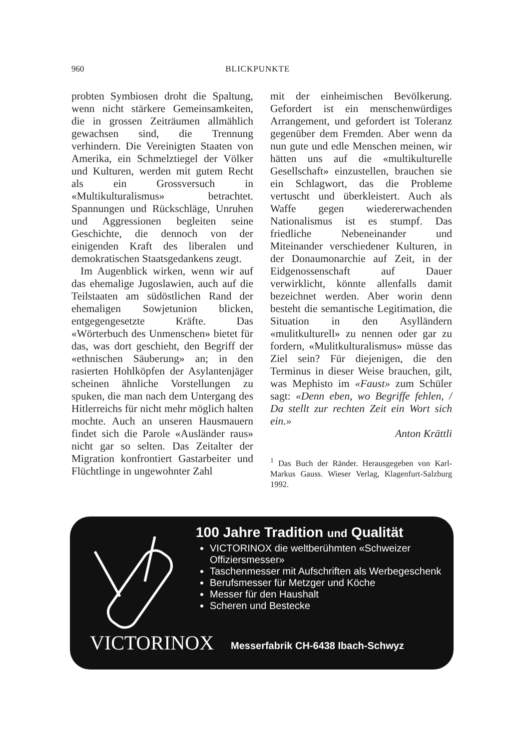960 BLICKPUNKTE
probten Symbiosen droht die Spaltung, wenn nicht stärkere Gemeinsamkeiten, die in grossen Zeiträumen allmählich gewachsen sind, die Trennung verhindern. Die Vereinigten Staaten von Amerika, ein Schmelztiegel der Völker und Kulturen, werden mit gutem Recht als ein Grossversuch in «Multikulturalismus» betrachtet. Spannungen und Rückschläge, Unruhen und Aggressionen begleiten seine Geschichte, die dennoch von der einigenden Kraft des liberalen und demokratischen Staatsgedankens zeugt.
Im Augenblick wirken, wenn wir auf das ehemalige Jugoslawien, auch auf die Teilstaaten am südöstlichen Rand der ehemaligen Sowjetunion blicken, entgegengesetzte Kräfte. Das «Wörterbuch des Unmenschen» bietet für das, was dort geschieht, den Begriff der «ethnischen Säuberung» an; in den rasierten Hohlköpfen der Asylantenjäger scheinen ähnliche Vorstellungen zu spuken, die man nach dem Untergang des Hitlerreichs für nicht mehr möglich halten mochte. Auch an unseren Hausmauern findet sich die Parole «Ausländer raus» nicht gar so selten. Das Zeitalter der Migration konfrontiert Gastarbeiter und Flüchtlinge in ungewohnter Zahl
mit der einheimischen Bevölkerung. Gefordert ist ein menschenwürdiges Arrangement, und gefordert ist Toleranz gegenüber dem Fremden. Aber wenn da nun gute und edle Menschen meinen, wir hätten uns auf die «multikulturelle Gesellschaft» einzustellen, brauchen sie ein Schlagwort, das die Probleme vertuscht und überkleistert. Auch als Waffe gegen wiedererwachenden Nationalismus ist es stumpf. Das friedliche Nebeneinander und Miteinander verschiedener Kulturen, in der Donaumonarchie auf Zeit, in der Eidgenossenschaft auf Dauer verwirklicht, könnte allenfalls damit bezeichnet werden. Aber worin denn besteht die semantische Legitimation, die Situation in den Asylländern «mulitkulturell» zu nennen oder gar zu fordern, «Mulitkulturalismus» müsse das Ziel sein? Für diejenigen, die den Terminus in dieser Weise brauchen, gilt, was Mephisto im «Faust» zum Schüler sagt: «Denn eben, wo Begriffe fehlen, / Da stellt zur rechten Zeit ein Wort sich ein.»
Anton Krättli
<sup>1</sup> Das Buch der Ränder. Herausgegeben von Karl-Markus Gauss. Wieser Verlag, Klagenfurt-Salzburg 1992.
100 Jahre Tradition und Qualität
VICTORINOX die weltberühmten «Schweizer Offiziersmesser»
Taschenmesser mit Aufschriften als Werbegeschenk
Berufsmesser für Metzger und Köche
Messer für den Haushalt
Scheren und Bestecke
VICTORINOX
Messerfabrik CH-6438 Ibach-Schwyz